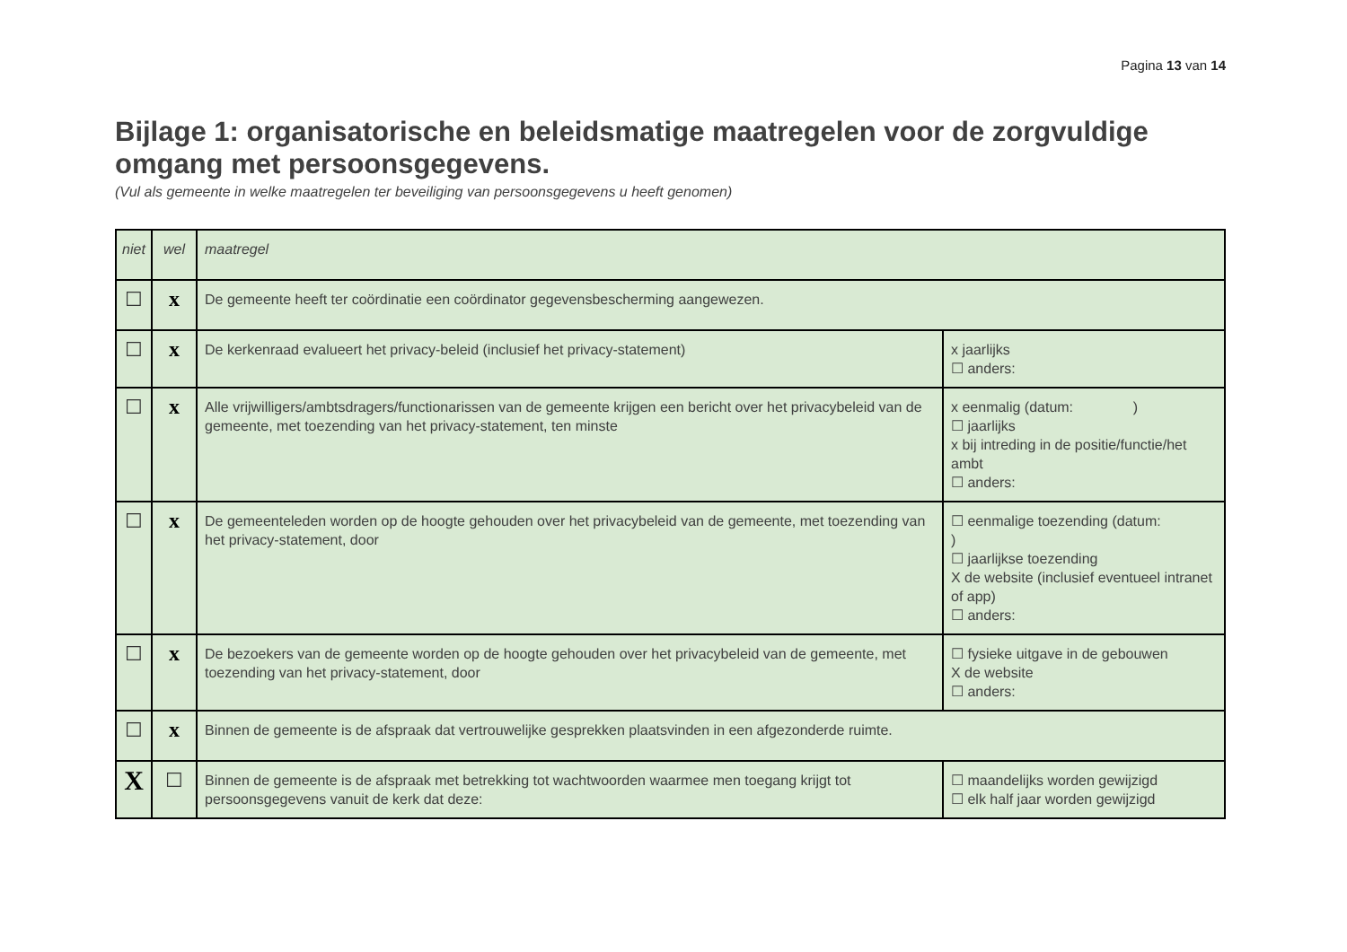Pagina 13 van 14
Bijlage 1: organisatorische en beleidsmatige maatregelen voor de zorgvuldige omgang met persoonsgegevens.
(Vul als gemeente in welke maatregelen ter beveiliging van persoonsgegevens u heeft genomen)
| niet | wel | maatregel | |
| ☐ | x | De gemeente heeft ter coördinatie een coördinator gegevensbescherming aangewezen. | |
| ☐ | x | De kerkenraad evalueert het privacy-beleid (inclusief het privacy-statement) | x jaarlijks ☐ anders: |
| ☐ | x | Alle vrijwilligers/ambtsdragers/functionarissen van de gemeente krijgen een bericht over het privacybeleid van de gemeente, met toezending van het privacy-statement, ten minste | x eenmalig (datum: ) ☐ jaarlijks x bij intreding in de positie/functie/het ambt ☐ anders: |
| ☐ | x | De gemeenteleden worden op de hoogte gehouden over het privacybeleid van de gemeente, met toezending van het privacy-statement, door | ☐ eenmalige toezending (datum: ) ☐ jaarlijkse toezending X de website (inclusief eventueel intranet of app) ☐ anders: |
| ☐ | x | De bezoekers van de gemeente worden op de hoogte gehouden over het privacybeleid van de gemeente, met toezending van het privacy-statement, door | ☐ fysieke uitgave in de gebouwen X de website ☐ anders: |
| ☐ | x | Binnen de gemeente is de afspraak dat vertrouwelijke gesprekken plaatsvinden in een afgezonderde ruimte. | |
| X | ☐ | Binnen de gemeente is de afspraak met betrekking tot wachtwoorden waarmee men toegang krijgt tot persoonsgegevens vanuit de kerk dat deze: | ☐ maandelijks worden gewijzigd ☐ elk half jaar worden gewijzigd |